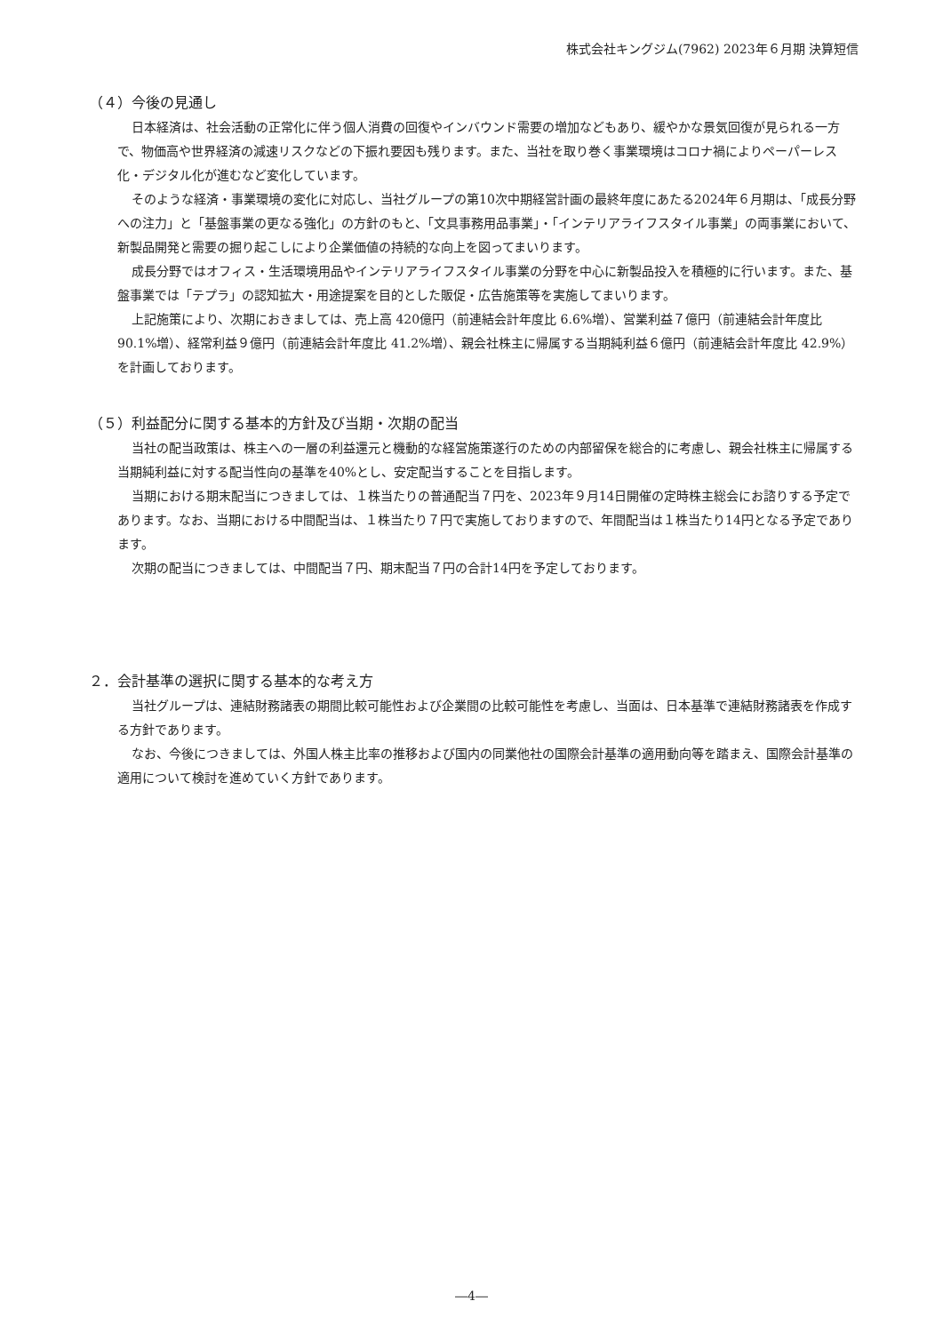株式会社キングジム(7962) 2023年６月期 決算短信
（４）今後の見通し
日本経済は、社会活動の正常化に伴う個人消費の回復やインバウンド需要の増加などもあり、緩やかな景気回復が見られる一方で、物価高や世界経済の減速リスクなどの下振れ要因も残ります。また、当社を取り巻く事業環境はコロナ禍によりペーパーレス化・デジタル化が進むなど変化しています。
そのような経済・事業環境の変化に対応し、当社グループの第10次中期経営計画の最終年度にあたる2024年６月期は、「成長分野への注力」と「基盤事業の更なる強化」の方針のもと、「文具事務用品事業」・「インテリアライフスタイル事業」の両事業において、新製品開発と需要の掘り起こしにより企業価値の持続的な向上を図ってまいります。
成長分野ではオフィス・生活環境用品やインテリアライフスタイル事業の分野を中心に新製品投入を積極的に行います。また、基盤事業では「テプラ」の認知拡大・用途提案を目的とした販促・広告施策等を実施してまいります。
上記施策により、次期におきましては、売上高 420億円（前連結会計年度比 6.6%増）、営業利益７億円（前連結会計年度比 90.1%増）、経常利益９億円（前連結会計年度比 41.2%増）、親会社株主に帰属する当期純利益６億円（前連結会計年度比 42.9%）を計画しております。
（５）利益配分に関する基本的方針及び当期・次期の配当
当社の配当政策は、株主への一層の利益還元と機動的な経営施策遂行のための内部留保を総合的に考慮し、親会社株主に帰属する当期純利益に対する配当性向の基準を40%とし、安定配当することを目指します。
当期における期末配当につきましては、１株当たりの普通配当７円を、2023年９月14日開催の定時株主総会にお諮りする予定であります。なお、当期における中間配当は、１株当たり７円で実施しておりますので、年間配当は１株当たり14円となる予定であります。
次期の配当につきましては、中間配当７円、期末配当７円の合計14円を予定しております。
２．会計基準の選択に関する基本的な考え方
当社グループは、連結財務諸表の期間比較可能性および企業間の比較可能性を考慮し、当面は、日本基準で連結財務諸表を作成する方針であります。
なお、今後につきましては、外国人株主比率の推移および国内の同業他社の国際会計基準の適用動向等を踏まえ、国際会計基準の適用について検討を進めていく方針であります。
―4―